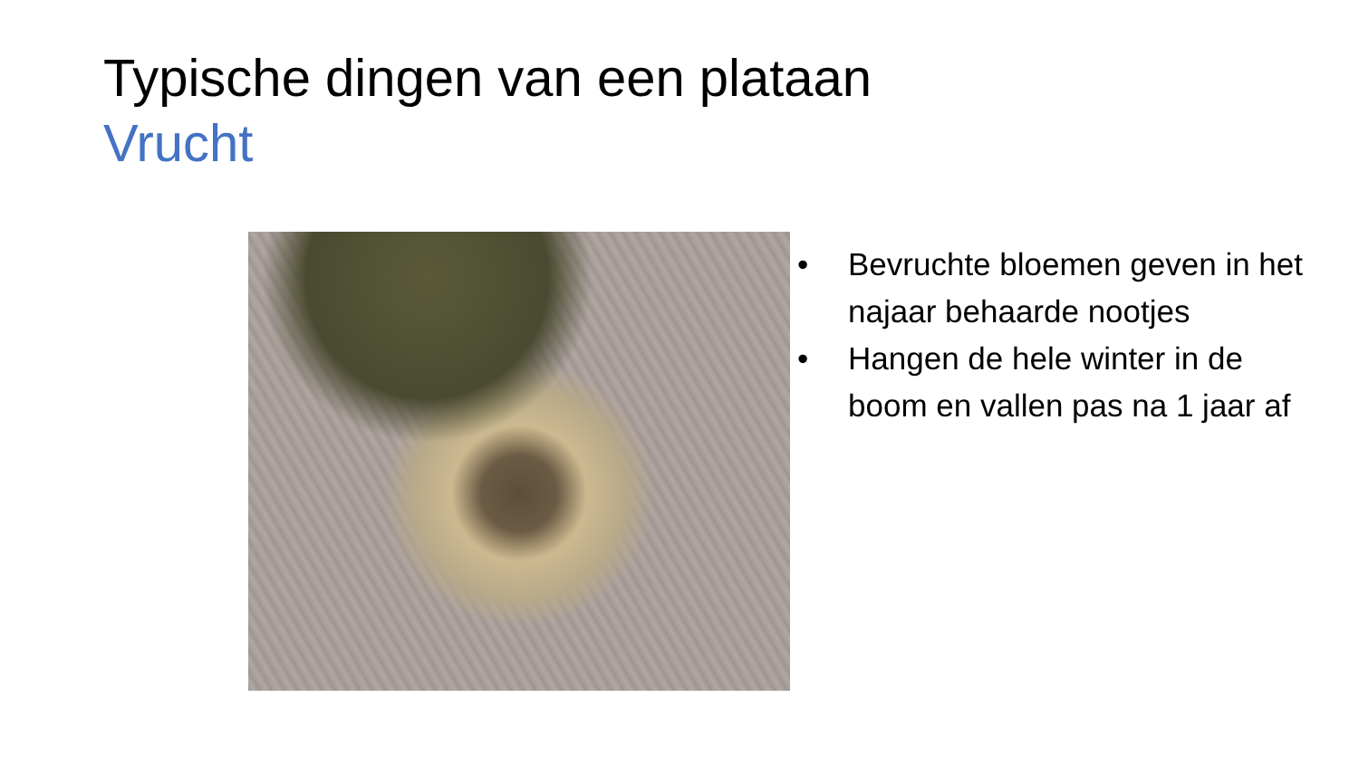Typische dingen van een plataan
Vrucht
• Bevruchte bloemen geven in het najaar behaarde nootjes
• Hangen de hele winter in de boom en vallen pas na 1 jaar af